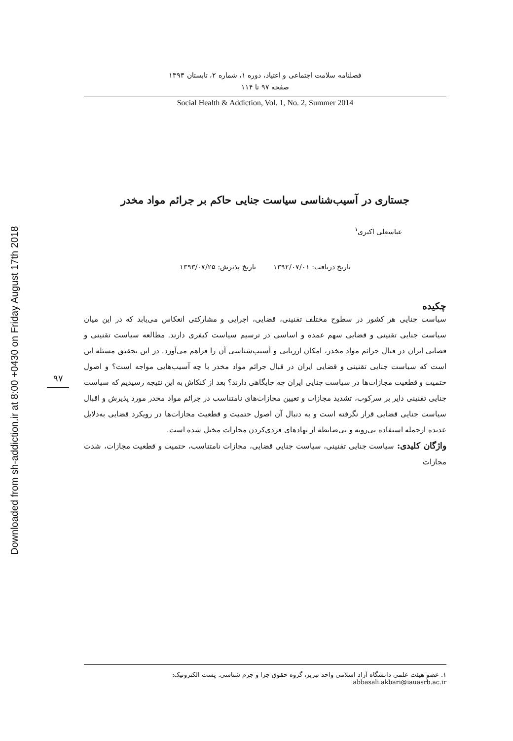Downloaded from sh-addiction.ir at 8:00 +0430 on Friday August 17th 2018
۹۷
فصلنامه سلامت اجتماعی و اعتیاد، دوره ۱، شماره ۲، تابستان ۱۳۹۳
صفحه ۹۷ تا ۱۱۴
Social Health & Addiction, Vol. 1, No. 2, Summer 2014
جستاری در آسیب‌شناسی سیاست جنایی حاکم بر جرائم مواد مخدر
عباسعلی اکبری<sup>۱</sup>
تاریخ دریافت: ۱۳۹۲/۰۷/۰۱ تاریخ پذیرش: ۱۳۹۳/۰۷/۲۵
چکیده
سیاست جنایی هر کشور در سطوح مختلف تقنینی، قضایی، اجرایی و مشارکتی انعکاس می‌یابد که در این میان سیاست جنایی تقنینی و قضایی سهم عمده و اساسی در ترسیم سیاست کیفری دارند. مطالعه سیاست تقنینی و قضایی ایران در قبال جرائم مواد مخدر، امکان ارزیابی و آسیب‌شناسی آن را فراهم می‌آورد. در این تحقیق مسئله این است که سیاست جنایی تقنینی و قضایی ایران در قبال جرائم مواد مخدر با چه آسیب‌هایی مواجه است؟ و اصول حتمیت و قطعیت مجازات‌ها در سیاست جنایی ایران چه جایگاهی دارند؟ بعد از کنکاش به این نتیجه رسیدیم که سیاست جنایی تقنینی دایر بر سرکوب، تشدید مجازات و تعیین مجازات‌های نامتناسب در جرائم مواد مخدر مورد پذیرش و اقبال سیاست جنایی قضایی قرار نگرفته است و به دنبال آن اصول حتمیت و قطعیت مجازات‌ها در رویکرد قضایی به‌دلایل عدیده ازجمله استفاده بی‌رویه و بی‌ضابطه از نهادهای فردی‌کردن مجازات مختل شده است.
واژگان کلیدی: سیاست جنایی تقنینی، سیاست جنایی قضایی، مجازات نامتناسب، حتمیت و قطعیت مجازات، شدت مجازات
۱. عضو هیئت علمی دانشگاه آزاد اسلامی واحد تبریز، گروه حقوق جزا و جرم شناسی. پست الکترونیک: abbasali.akbari@iauasrb.ac.ir